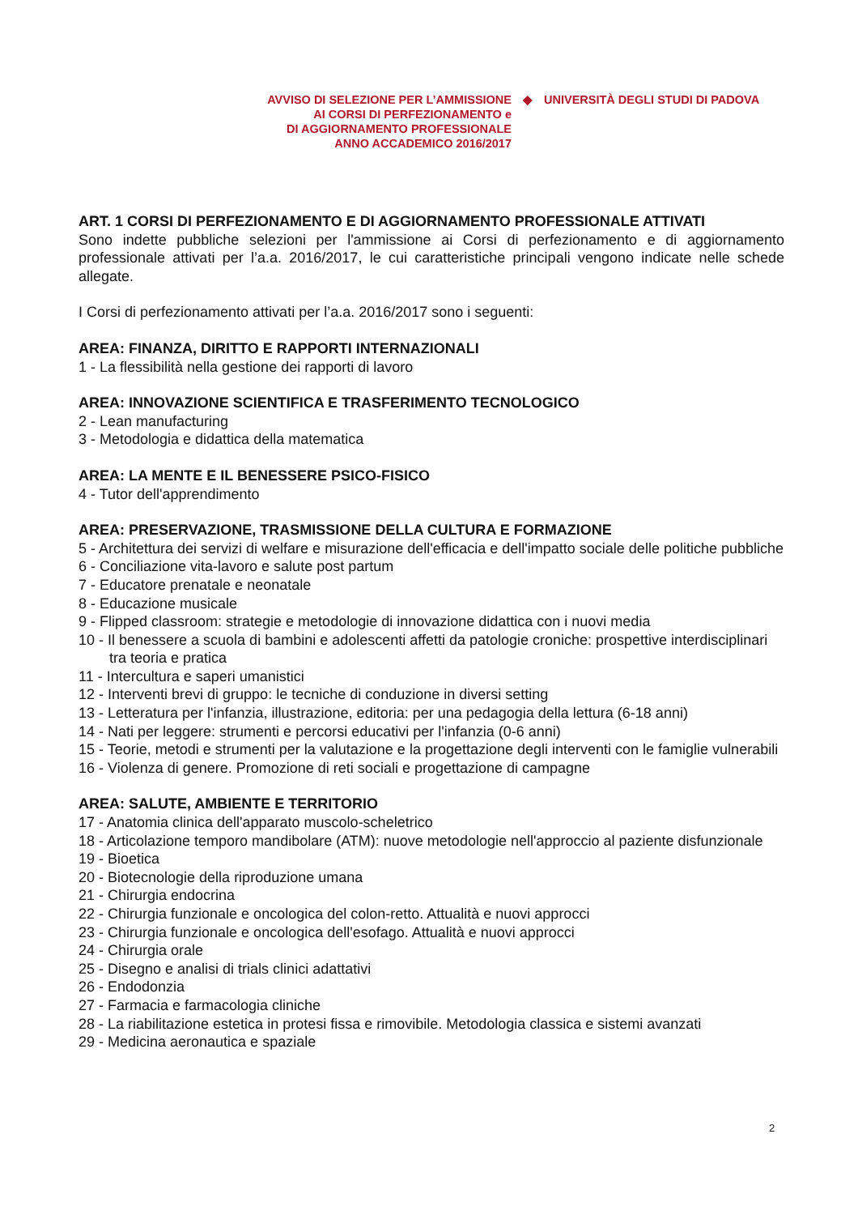AVVISO DI SELEZIONE PER L’AMMISSIONE
AI CORSI DI PERFEZIONAMENTO e
DI AGGIORNAMENTO PROFESSIONALE
ANNO ACCADEMICO 2016/2017
◆ UNIVERSITÀ DEGLI STUDI DI PADOVA
ART. 1 CORSI DI PERFEZIONAMENTO E DI AGGIORNAMENTO PROFESSIONALE ATTIVATI
Sono indette pubbliche selezioni per l'ammissione ai Corsi di perfezionamento e di aggiornamento professionale attivati per l’a.a. 2016/2017, le cui caratteristiche principali vengono indicate nelle schede allegate.
I Corsi di perfezionamento attivati per l’a.a. 2016/2017 sono i seguenti:
AREA: FINANZA, DIRITTO E RAPPORTI INTERNAZIONALI
1 - La flessibilità nella gestione dei rapporti di lavoro
AREA: INNOVAZIONE SCIENTIFICA E TRASFERIMENTO TECNOLOGICO
2 - Lean manufacturing
3 - Metodologia e didattica della matematica
AREA: LA MENTE E IL BENESSERE PSICO-FISICO
4 - Tutor dell'apprendimento
AREA: PRESERVAZIONE, TRASMISSIONE DELLA CULTURA E FORMAZIONE
5 - Architettura dei servizi di welfare e misurazione dell'efficacia e dell'impatto sociale delle politiche pubbliche
6 - Conciliazione vita-lavoro e salute post partum
7 - Educatore prenatale e neonatale
8 - Educazione musicale
9 - Flipped classroom: strategie e metodologie di innovazione didattica con i nuovi media
10 - Il benessere a scuola di bambini e adolescenti affetti da patologie croniche: prospettive interdisciplinari tra teoria e pratica
11 - Intercultura e saperi umanistici
12 - Interventi brevi di gruppo: le tecniche di conduzione in diversi setting
13 - Letteratura per l'infanzia, illustrazione, editoria: per una pedagogia della lettura (6-18 anni)
14 - Nati per leggere: strumenti e percorsi educativi per l'infanzia (0-6 anni)
15 - Teorie, metodi e strumenti per la valutazione e la progettazione degli interventi con le famiglie vulnerabili
16 - Violenza di genere. Promozione di reti sociali e progettazione di campagne
AREA: SALUTE, AMBIENTE E TERRITORIO
17 - Anatomia clinica dell'apparato muscolo-scheletrico
18 - Articolazione temporo mandibolare (ATM): nuove metodologie nell'approccio al paziente disfunzionale
19 - Bioetica
20 - Biotecnologie della riproduzione umana
21 - Chirurgia endocrina
22 - Chirurgia funzionale e oncologica del colon-retto. Attualità e nuovi approcci
23 - Chirurgia funzionale e oncologica dell'esofago. Attualità e nuovi approcci
24 - Chirurgia orale
25 - Disegno e analisi di trials clinici adattativi
26 - Endodonzia
27 - Farmacia e farmacologia cliniche
28 - La riabilitazione estetica in protesi fissa e rimovibile. Metodologia classica e sistemi avanzati
29 - Medicina aeronautica e spaziale
2